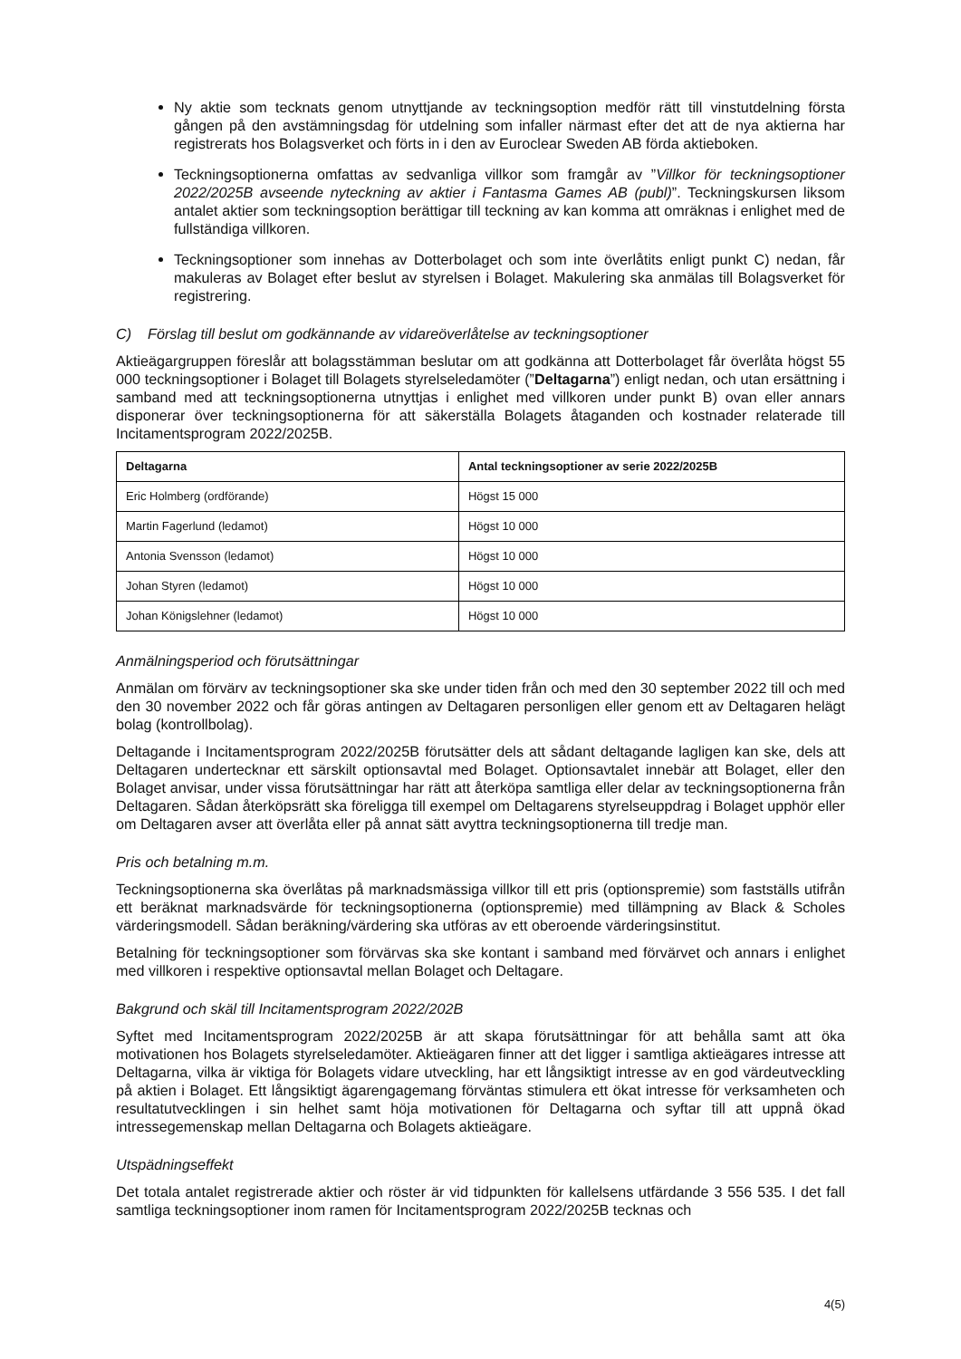Ny aktie som tecknats genom utnyttjande av teckningsoption medför rätt till vinstutdelning första gången på den avstämningsdag för utdelning som infaller närmast efter det att de nya aktierna har registrerats hos Bolagsverket och förts in i den av Euroclear Sweden AB förda aktieboken.
Teckningsoptionerna omfattas av sedvanliga villkor som framgår av ”Villkor för teckningsoptioner 2022/2025B avseende nyteckning av aktier i Fantasma Games AB (publ)”. Teckningskursen liksom antalet aktier som teckningsoption berättigar till teckning av kan komma att omräknas i enlighet med de fullständiga villkoren.
Teckningsoptioner som innehas av Dotterbolaget och som inte överlåtits enligt punkt C) nedan, får makuleras av Bolaget efter beslut av styrelsen i Bolaget. Makulering ska anmälas till Bolagsverket för registrering.
C) Förslag till beslut om godkännande av vidareöverlåtelse av teckningsoptioner
Aktieägargruppen föreslår att bolagsstämman beslutar om att godkänna att Dotterbolaget får överlåta högst 55 000 teckningsoptioner i Bolaget till Bolagets styrelseledamöter (”Deltagarna”) enligt nedan, och utan ersättning i samband med att teckningsoptionerna utnyttjas i enlighet med villkoren under punkt B) ovan eller annars disponerar över teckningsoptionerna för att säkerställa Bolagets åtaganden och kostnader relaterade till Incitamentsprogram 2022/2025B.
| Deltagarna | Antal teckningsoptioner av serie 2022/2025B |
| --- | --- |
| Eric Holmberg (ordförande) | Högst 15 000 |
| Martin Fagerlund (ledamot) | Högst 10 000 |
| Antonia Svensson (ledamot) | Högst 10 000 |
| Johan Styren (ledamot) | Högst 10 000 |
| Johan Königslehner (ledamot) | Högst 10 000 |
Anmälningsperiod och förutsättningar
Anmälan om förvärv av teckningsoptioner ska ske under tiden från och med den 30 september 2022 till och med den 30 november 2022 och får göras antingen av Deltagaren personligen eller genom ett av Deltagaren helägt bolag (kontrollbolag).
Deltagande i Incitamentsprogram 2022/2025B förutsätter dels att sådant deltagande lagligen kan ske, dels att Deltagaren undertecknar ett särskilt optionsavtal med Bolaget. Optionsavtalet innebär att Bolaget, eller den Bolaget anvisar, under vissa förutsättningar har rätt att återköpa samtliga eller delar av teckningsoptionerna från Deltagaren. Sådan återköpsrätt ska föreligga till exempel om Deltagarens styrelseuppdrag i Bolaget upphör eller om Deltagaren avser att överlåta eller på annat sätt avyttra teckningsoptionerna till tredje man.
Pris och betalning m.m.
Teckningsoptionerna ska överlåtas på marknadsmässiga villkor till ett pris (optionspremie) som fastställs utifrån ett beräknat marknadsvärde för teckningsoptionerna (optionspremie) med tillämpning av Black & Scholes värderingsmodell. Sådan beräkning/värdering ska utföras av ett oberoende värderingsinstitut.
Betalning för teckningsoptioner som förvärvas ska ske kontant i samband med förvärvet och annars i enlighet med villkoren i respektive optionsavtal mellan Bolaget och Deltagare.
Bakgrund och skäl till Incitamentsprogram 2022/202B
Syftet med Incitamentsprogram 2022/2025B är att skapa förutsättningar för att behålla samt att öka motivationen hos Bolagets styrelseledamöter. Aktieägaren finner att det ligger i samtliga aktieägares intresse att Deltagarna, vilka är viktiga för Bolagets vidare utveckling, har ett långsiktigt intresse av en god värdeutveckling på aktien i Bolaget. Ett långsiktigt ägarengagemang förväntas stimulera ett ökat intresse för verksamheten och resultatutvecklingen i sin helhet samt höja motivationen för Deltagarna och syftar till att uppnå ökad intressegemenskap mellan Deltagarna och Bolagets aktieägare.
Utspädningseffekt
Det totala antalet registrerade aktier och röster är vid tidpunkten för kallelsens utfärdande 3 556 535. I det fall samtliga teckningsoptioner inom ramen för Incitamentsprogram 2022/2025B tecknas och
4(5)